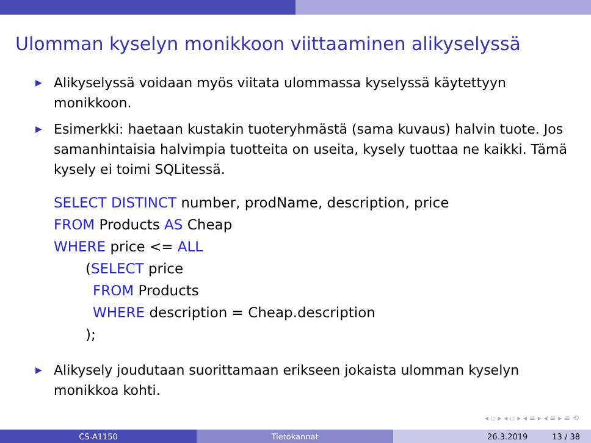Ulomman kyselyn monikkoon viittaaminen alikyselyssä
▶ Alikyselyssä voidaan myös viitata ulommassa kyselyssä käytettyyn monikkoon.
▶ Esimerkki: haetaan kustakin tuoteryhmästä (sama kuvaus) halvin tuote. Jos samanhintaisia halvimpia tuotteita on useita, kysely tuottaa ne kaikki. Tämä kysely ei toimi SQLitessä.
SELECT DISTINCT number, prodName, description, price
FROM Products AS Cheap
WHERE price <= ALL
(SELECT price
FROM Products
WHERE description = Cheap.description
);
▶ Alikysely joudutaan suorittamaan erikseen jokaista ulomman kyselyn monikkoa kohti.
◂ ▫ ▸ ◂ ▫ ▸ ◂ ≡ ▸ ◂ ≡ ▸ ≡ ⟲
CS-A1150 Tietokannat 26.3.2019 13 / 38